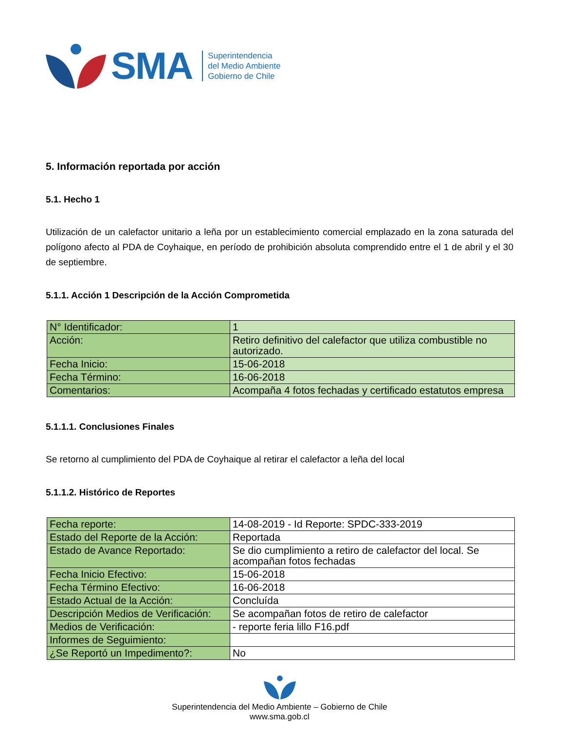SMA
Superintendencia
del Medio Ambiente
Gobierno de Chile
5. Información reportada por acción
5.1. Hecho 1
Utilización de un calefactor unitario a leña por un establecimiento comercial emplazado en la zona saturada del polígono afecto al PDA de Coyhaique, en período de prohibición absoluta comprendido entre el 1 de abril y el 30 de septiembre.
5.1.1. Acción 1 Descripción de la Acción Comprometida
| N° Identificador: | 1 |
| Acción: | Retiro definitivo del calefactor que utiliza combustible no autorizado. |
| Fecha Inicio: | 15-06-2018 |
| Fecha Término: | 16-06-2018 |
| Comentarios: | Acompaña 4 fotos fechadas y certificado estatutos empresa |
5.1.1.1. Conclusiones Finales
Se retorno al cumplimiento del PDA de Coyhaique al retirar el calefactor a leña del local
5.1.1.2. Histórico de Reportes
| Fecha reporte: | 14-08-2019 - Id Reporte: SPDC-333-2019 |
| Estado del Reporte de la Acción: | Reportada |
| Estado de Avance Reportado: | Se dio cumplimiento a retiro de calefactor del local. Se acompañan fotos fechadas |
| Fecha Inicio Efectivo: | 15-06-2018 |
| Fecha Término Efectivo: | 16-06-2018 |
| Estado Actual de la Acción: | Concluída |
| Descripción Medios de Verificación: | Se acompañan fotos de retiro de calefactor |
| Medios de Verificación: | - reporte feria lillo F16.pdf |
| Informes de Seguimiento: | |
| ¿Se Reportó un Impedimento?: | No |
Superintendencia del Medio Ambiente – Gobierno de Chile
www.sma.gob.cl